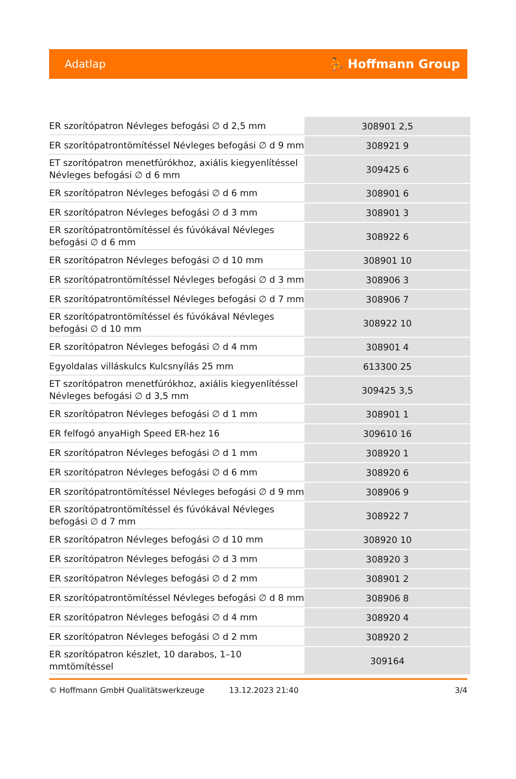Adatlap ⛹ Hoffmann Group
| ER szorítópatron Névleges befogási ∅ d 2,5 mm | 308901 2,5 |
| ER szorítópatrontömítéssel Névleges befogási ∅ d 9 mm | 308921 9 |
| ET szorítópatron menetfúrókhoz, axiális kiegyenlítéssel Névleges befogási ∅ d 6 mm | 309425 6 |
| ER szorítópatron Névleges befogási ∅ d 6 mm | 308901 6 |
| ER szorítópatron Névleges befogási ∅ d 3 mm | 308901 3 |
| ER szorítópatrontömítéssel és fúvókával Névleges befogási ∅ d 6 mm | 308922 6 |
| ER szorítópatron Névleges befogási ∅ d 10 mm | 308901 10 |
| ER szorítópatrontömítéssel Névleges befogási ∅ d 3 mm | 308906 3 |
| ER szorítópatrontömítéssel Névleges befogási ∅ d 7 mm | 308906 7 |
| ER szorítópatrontömítéssel és fúvókával Névleges befogási ∅ d 10 mm | 308922 10 |
| ER szorítópatron Névleges befogási ∅ d 4 mm | 308901 4 |
| Egyoldalas villáskulcs Kulcsnyílás 25 mm | 613300 25 |
| ET szorítópatron menetfúrókhoz, axiális kiegyenlítéssel Névleges befogási ∅ d 3,5 mm | 309425 3,5 |
| ER szorítópatron Névleges befogási ∅ d 1 mm | 308901 1 |
| ER felfogó anyaHigh Speed ER-hez 16 | 309610 16 |
| ER szorítópatron Névleges befogási ∅ d 1 mm | 308920 1 |
| ER szorítópatron Névleges befogási ∅ d 6 mm | 308920 6 |
| ER szorítópatrontömítéssel Névleges befogási ∅ d 9 mm | 308906 9 |
| ER szorítópatrontömítéssel és fúvókával Névleges befogási ∅ d 7 mm | 308922 7 |
| ER szorítópatron Névleges befogási ∅ d 10 mm | 308920 10 |
| ER szorítópatron Névleges befogási ∅ d 3 mm | 308920 3 |
| ER szorítópatron Névleges befogási ∅ d 2 mm | 308901 2 |
| ER szorítópatrontömítéssel Névleges befogási ∅ d 8 mm | 308906 8 |
| ER szorítópatron Névleges befogási ∅ d 4 mm | 308920 4 |
| ER szorítópatron Névleges befogási ∅ d 2 mm | 308920 2 |
| ER szorítópatron készlet, 10 darabos, 1–10 mmtömítéssel | 309164 |
© Hoffmann GmbH Qualitätswerkzeuge 13.12.2023 21:40 3/4